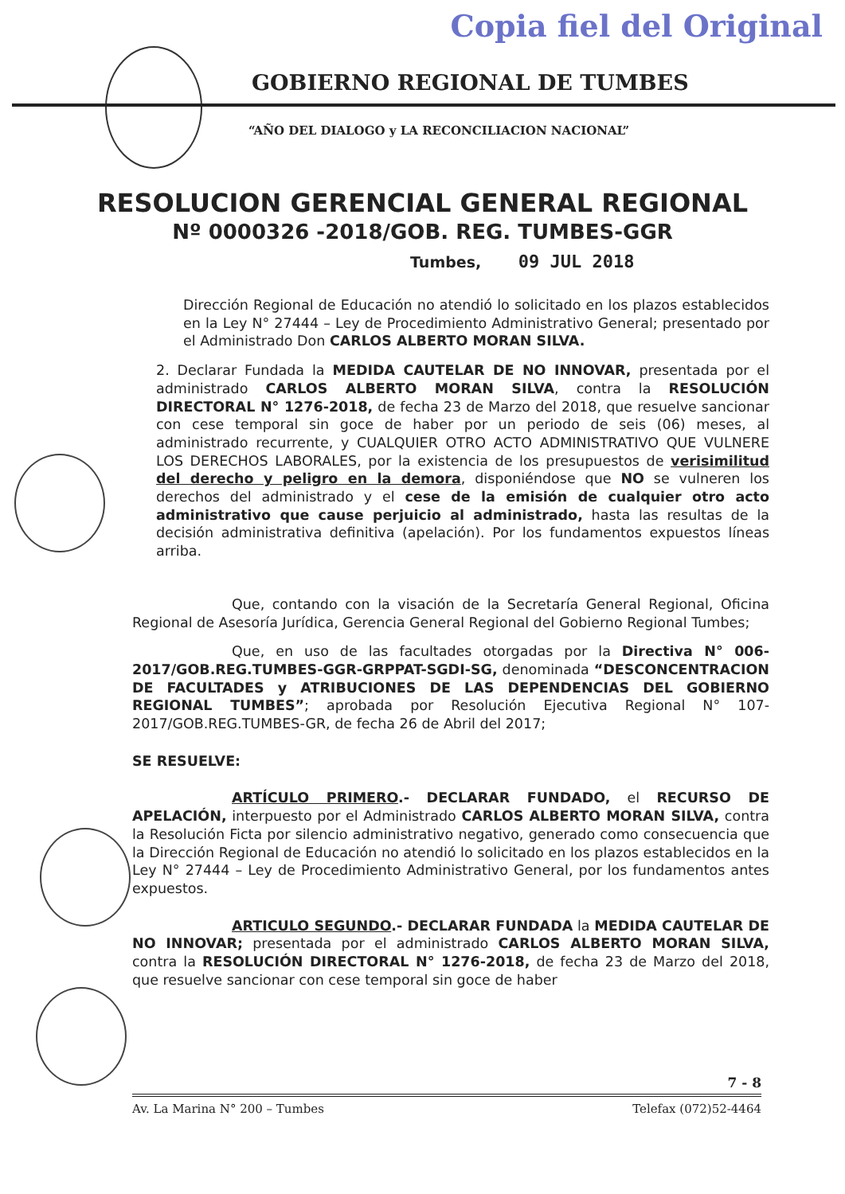Copia fiel del Original
GOBIERNO REGIONAL DE TUMBES
“AÑO DEL DIALOGO y LA RECONCILIACION NACIONAL”
RESOLUCION GERENCIAL GENERAL REGIONAL
Nº 0000326 -2018/GOB. REG. TUMBES-GGR
Tumbes, 09 JUL 2018
Dirección Regional de Educación no atendió lo solicitado en los plazos establecidos en la Ley N° 27444 – Ley de Procedimiento Administrativo General; presentado por el Administrado Don CARLOS ALBERTO MORAN SILVA.
2. Declarar Fundada la MEDIDA CAUTELAR DE NO INNOVAR, presentada por el administrado CARLOS ALBERTO MORAN SILVA, contra la RESOLUCIÓN DIRECTORAL N° 1276-2018, de fecha 23 de Marzo del 2018, que resuelve sancionar con cese temporal sin goce de haber por un periodo de seis (06) meses, al administrado recurrente, y CUALQUIER OTRO ACTO ADMINISTRATIVO QUE VULNERE LOS DERECHOS LABORALES, por la existencia de los presupuestos de verisimilitud del derecho y peligro en la demora, disponiéndose que NO se vulneren los derechos del administrado y el cese de la emisión de cualquier otro acto administrativo que cause perjuicio al administrado, hasta las resultas de la decisión administrativa definitiva (apelación). Por los fundamentos expuestos líneas arriba.
Que, contando con la visación de la Secretaría General Regional, Oficina Regional de Asesoría Jurídica, Gerencia General Regional del Gobierno Regional Tumbes;
Que, en uso de las facultades otorgadas por la Directiva N° 006-2017/GOB.REG.TUMBES-GGR-GRPPAT-SGDI-SG, denominada “DESCONCENTRACION DE FACULTADES y ATRIBUCIONES DE LAS DEPENDENCIAS DEL GOBIERNO REGIONAL TUMBES”; aprobada por Resolución Ejecutiva Regional N° 107-2017/GOB.REG.TUMBES-GR, de fecha 26 de Abril del 2017;
SE RESUELVE:
ARTÍCULO PRIMERO.- DECLARAR FUNDADO, el RECURSO DE APELACIÓN, interpuesto por el Administrado CARLOS ALBERTO MORAN SILVA, contra la Resolución Ficta por silencio administrativo negativo, generado como consecuencia que la Dirección Regional de Educación no atendió lo solicitado en los plazos establecidos en la Ley N° 27444 – Ley de Procedimiento Administrativo General, por los fundamentos antes expuestos.
ARTICULO SEGUNDO.- DECLARAR FUNDADA la MEDIDA CAUTELAR DE NO INNOVAR; presentada por el administrado CARLOS ALBERTO MORAN SILVA, contra la RESOLUCIÓN DIRECTORAL N° 1276-2018, de fecha 23 de Marzo del 2018, que resuelve sancionar con cese temporal sin goce de haber
7 - 8
Av. La Marina N° 200 – Tumbes Telefax (072)52-4464